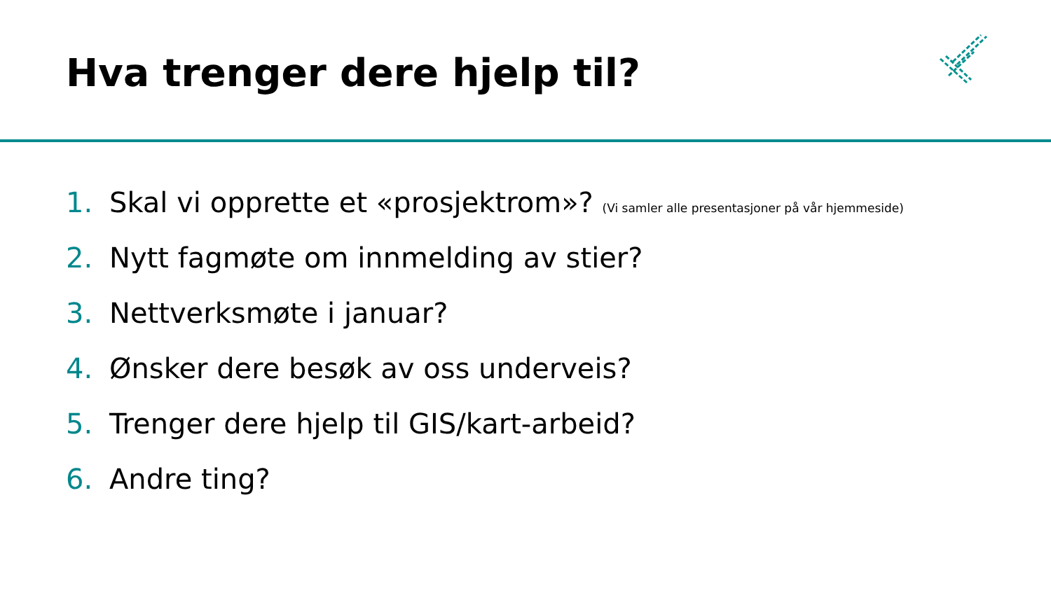Hva trenger dere hjelp til?
1. Skal vi opprette et «prosjektrom»? (Vi samler alle presentasjoner på vår hjemmeside)
2. Nytt fagmøte om innmelding av stier?
3. Nettverksmøte i januar?
4. Ønsker dere besøk av oss underveis?
5. Trenger dere hjelp til GIS/kart-arbeid?
6. Andre ting?